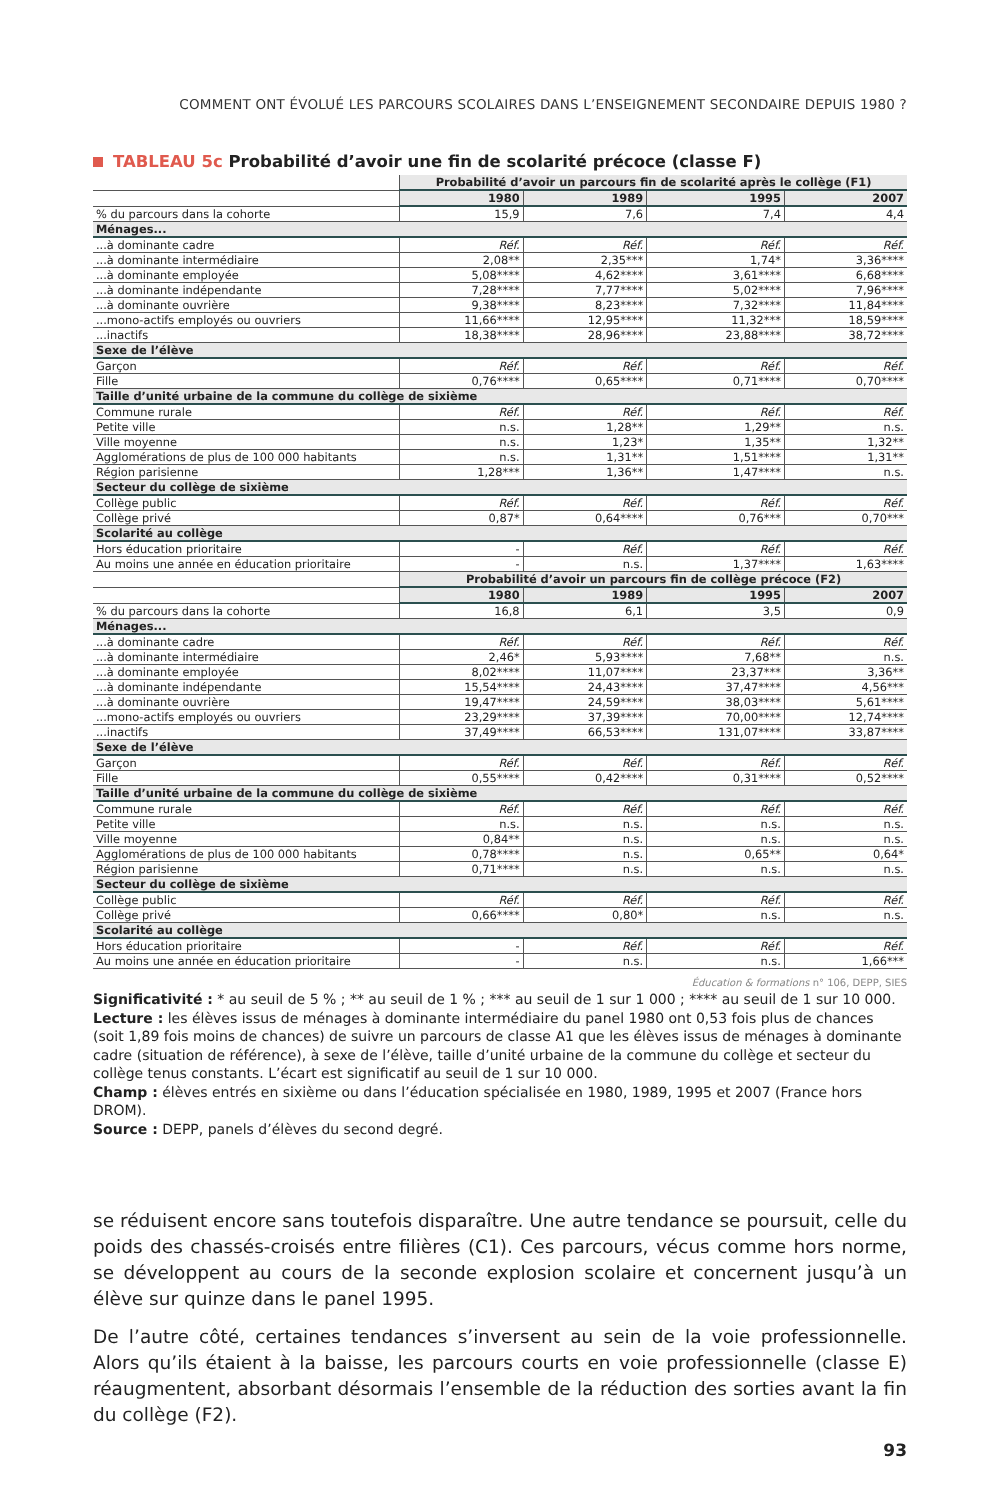COMMENT ONT ÉVOLUÉ LES PARCOURS SCOLAIRES DANS L’ENSEIGNEMENT SECONDAIRE DEPUIS 1980 ?
TABLEAU 5c Probabilité d’avoir une fin de scolarité précoce (classe F)
| | Probabilité d’avoir un parcours fin de scolarité après le collège (F1) | | | |
| | 1980 | 1989 | 1995 | 2007 |
| % du parcours dans la cohorte | 15,9 | 7,6 | 7,4 | 4,4 |
| Ménages... | | | | |
| ...à dominante cadre | Réf. | Réf. | Réf. | Réf. |
| ...à dominante intermédiaire | 2,08** | 2,35*** | 1,74* | 3,36**** |
| ...à dominante employée | 5,08**** | 4,62**** | 3,61**** | 6,68**** |
| ...à dominante indépendante | 7,28**** | 7,77**** | 5,02**** | 7,96**** |
| ...à dominante ouvrière | 9,38**** | 8,23**** | 7,32**** | 11,84**** |
| ...mono-actifs employés ou ouvriers | 11,66**** | 12,95**** | 11,32*** | 18,59**** |
| ...inactifs | 18,38**** | 28,96**** | 23,88**** | 38,72**** |
| Sexe de l’élève | | | | |
| Garçon | Réf. | Réf. | Réf. | Réf. |
| Fille | 0,76**** | 0,65**** | 0,71**** | 0,70**** |
| Taille d’unité urbaine de la commune du collège de sixième | | | | |
| Commune rurale | Réf. | Réf. | Réf. | Réf. |
| Petite ville | n.s. | 1,28** | 1,29** | n.s. |
| Ville moyenne | n.s. | 1,23* | 1,35** | 1,32** |
| Agglomérations de plus de 100 000 habitants | n.s. | 1,31** | 1,51**** | 1,31** |
| Région parisienne | 1,28*** | 1,36** | 1,47**** | n.s. |
| Secteur du collège de sixième | | | | |
| Collège public | Réf. | Réf. | Réf. | Réf. |
| Collège privé | 0,87* | 0,64**** | 0,76*** | 0,70*** |
| Scolarité au collège | | | | |
| Hors éducation prioritaire | - | Réf. | Réf. | Réf. |
| Au moins une année en éducation prioritaire | - | n.s. | 1,37**** | 1,63**** |
| | Probabilité d’avoir un parcours fin de collège précoce (F2) | | | |
| | 1980 | 1989 | 1995 | 2007 |
| % du parcours dans la cohorte | 16,8 | 6,1 | 3,5 | 0,9 |
| Ménages... | | | | |
| ...à dominante cadre | Réf. | Réf. | Réf. | Réf. |
| ...à dominante intermédiaire | 2,46* | 5,93**** | 7,68** | n.s. |
| ...à dominante employée | 8,02**** | 11,07**** | 23,37*** | 3,36** |
| ...à dominante indépendante | 15,54**** | 24,43**** | 37,47**** | 4,56*** |
| ...à dominante ouvrière | 19,47**** | 24,59**** | 38,03**** | 5,61**** |
| ...mono-actifs employés ou ouvriers | 23,29**** | 37,39**** | 70,00**** | 12,74**** |
| ...inactifs | 37,49**** | 66,53**** | 131,07**** | 33,87**** |
| Sexe de l’élève | | | | |
| Garçon | Réf. | Réf. | Réf. | Réf. |
| Fille | 0,55**** | 0,42**** | 0,31**** | 0,52**** |
| Taille d’unité urbaine de la commune du collège de sixième | | | | |
| Commune rurale | Réf. | Réf. | Réf. | Réf. |
| Petite ville | n.s. | n.s. | n.s. | n.s. |
| Ville moyenne | 0,84** | n.s. | n.s. | n.s. |
| Agglomérations de plus de 100 000 habitants | 0,78**** | n.s. | 0,65** | 0,64* |
| Région parisienne | 0,71**** | n.s. | n.s. | n.s. |
| Secteur du collège de sixième | | | | |
| Collège public | Réf. | Réf. | Réf. | Réf. |
| Collège privé | 0,66**** | 0,80* | n.s. | n.s. |
| Scolarité au collège | | | | |
| Hors éducation prioritaire | - | Réf. | Réf. | Réf. |
| Au moins une année en éducation prioritaire | - | n.s. | n.s. | 1,66*** |
Éducation & formations n° 106, DEPP, SIES
Significativité : * au seuil de 5 % ; ** au seuil de 1 % ; *** au seuil de 1 sur 1 000 ; **** au seuil de 1 sur 10 000.
Lecture : les élèves issus de ménages à dominante intermédiaire du panel 1980 ont 0,53 fois plus de chances (soit 1,89 fois moins de chances) de suivre un parcours de classe A1 que les élèves issus de ménages à dominante cadre (situation de référence), à sexe de l’élève, taille d’unité urbaine de la commune du collège et secteur du collège tenus constants. L’écart est significatif au seuil de 1 sur 10 000.
Champ : élèves entrés en sixième ou dans l’éducation spécialisée en 1980, 1989, 1995 et 2007 (France hors DROM).
Source : DEPP, panels d’élèves du second degré.
se réduisent encore sans toutefois disparaître. Une autre tendance se poursuit, celle du poids des chassés-croisés entre filières (C1). Ces parcours, vécus comme hors norme, se développent au cours de la seconde explosion scolaire et concernent jusqu’à un élève sur quinze dans le panel 1995.
De l’autre côté, certaines tendances s’inversent au sein de la voie professionnelle. Alors qu’ils étaient à la baisse, les parcours courts en voie professionnelle (classe E) réaugmentent, absorbant désormais l’ensemble de la réduction des sorties avant la fin du collège (F2).
93